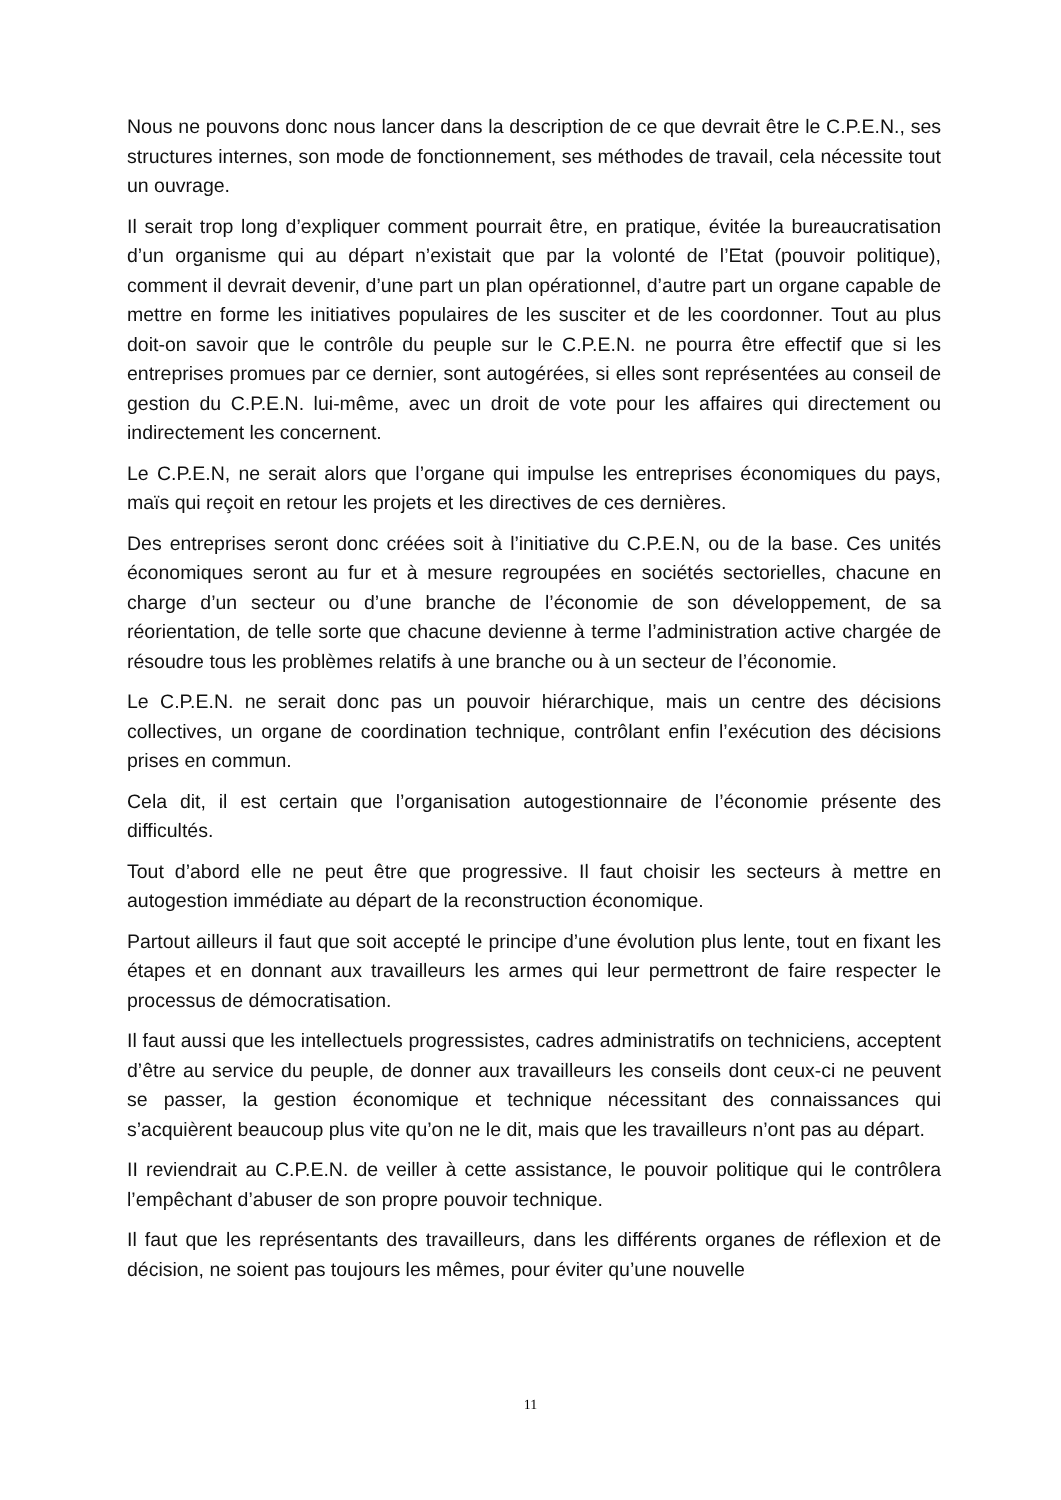Nous ne pouvons donc nous lancer dans la description de ce que devrait être le C.P.E.N., ses structures internes, son mode de fonctionnement, ses méthodes de travail, cela nécessite tout un ouvrage.
Il serait trop long d’expliquer comment pourrait être, en pratique, évitée la bureaucratisation d’un organisme qui au départ n’existait que par la volonté de l’Etat (pouvoir politique), comment il devrait devenir, d’une part un plan opérationnel, d’autre part un organe capable de mettre en forme les initiatives populaires de les susciter et de les coordonner. Tout au plus doit-on savoir que le contrôle du peuple sur le C.P.E.N. ne pourra être effectif que si les entreprises promues par ce dernier, sont autogérées, si elles sont représentées au conseil de gestion du C.P.E.N. lui-même, avec un droit de vote pour les affaires qui directement ou indirectement les concernent.
Le C.P.E.N, ne serait alors que l’organe qui impulse les entreprises économiques du pays, maïs qui reçoit en retour les projets et les directives de ces dernières.
Des entreprises seront donc créées soit à l’initiative du C.P.E.N, ou de la base. Ces unités économiques seront au fur et à mesure regroupées en sociétés sectorielles, chacune en charge d’un secteur ou d’une branche de l’économie de son développement, de sa réorientation, de telle sorte que chacune devienne à terme l’administration active chargée de résoudre tous les problèmes relatifs à une branche ou à un secteur de l’économie.
Le C.P.E.N. ne serait donc pas un pouvoir hiérarchique, mais un centre des décisions collectives, un organe de coordination technique, contrôlant enfin l’exécution des décisions prises en commun.
Cela dit, il est certain que l’organisation autogestionnaire de l’économie présente des difficultés.
Tout d’abord elle ne peut être que progressive. Il faut choisir les secteurs à mettre en autogestion immédiate au départ de la reconstruction économique.
Partout ailleurs il faut que soit accepté le principe d’une évolution plus lente, tout en fixant les étapes et en donnant aux travailleurs les armes qui leur permettront de faire respecter le processus de démocratisation.
Il faut aussi que les intellectuels progressistes, cadres administratifs on techniciens, acceptent d’être au service du peuple, de donner aux travailleurs les conseils dont ceux-ci ne peuvent se passer, la gestion économique et technique nécessitant des connaissances qui s’acquièrent beaucoup plus vite qu’on ne le dit, mais que les travailleurs n’ont pas au départ.
II reviendrait au C.P.E.N. de veiller à cette assistance, le pouvoir politique qui le contrôlera l’empêchant d’abuser de son propre pouvoir technique.
Il faut que les représentants des travailleurs, dans les différents organes de réflexion et de décision, ne soient pas toujours les mêmes, pour éviter qu’une nouvelle
11